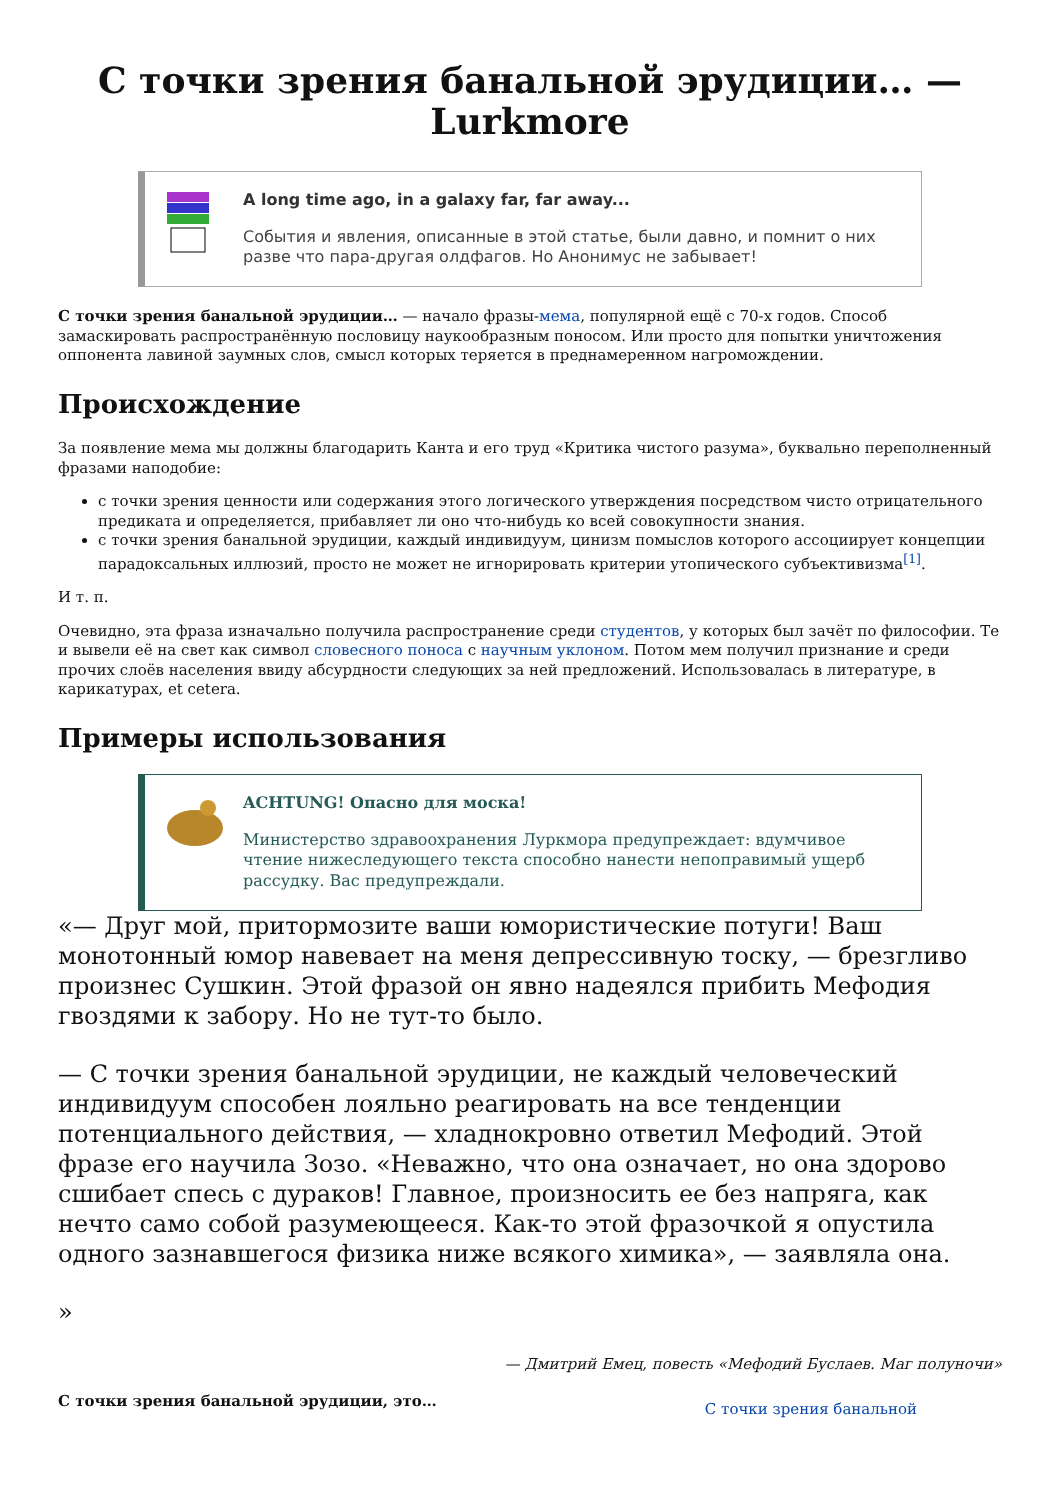С точки зрения банальной эрудиции… — Lurkmore
A long time ago, in a galaxy far, far away...
События и явления, описанные в этой статье, были давно, и помнит о них разве что пара-другая олдфагов. Но Анонимус не забывает!
С точки зрения банальной эрудиции… — начало фразы-мема, популярной ещё с 70-х годов. Способ замаскировать распространённую пословицу наукообразным поносом. Или просто для попытки уничтожения оппонента лавиной заумных слов, смысл которых теряется в преднамеренном нагромождении.
Происхождение
За появление мема мы должны благодарить Канта и его труд «Критика чистого разума», буквально переполненный фразами наподобие:
с точки зрения ценности или содержания этого логического утверждения посредством чисто отрицательного предиката и определяется, прибавляет ли оно что-нибудь ко всей совокупности знания.
с точки зрения банальной эрудиции, каждый индивидуум, цинизм помыслов которого ассоциирует концепции парадоксальных иллюзий, просто не может не игнорировать критерии утопического субъективизма<sup>[1]</sup>.
И т. п.
Очевидно, эта фраза изначально получила распространение среди студентов, у которых был зачёт по философии. Те и вывели её на свет как символ словесного поноса с научным уклоном. Потом мем получил признание и среди прочих слоёв населения ввиду абсурдности следующих за ней предложений. Использовалась в литературе, в карикатурах, et cetera.
Примеры использования
ACHTUNG! Опасно для моска!
Министерство здравоохранения Луркмора предупреждает: вдумчивое чтение нижеследующего текста способно нанести непоправимый ущерб рассудку. Вас предупреждали.
«— Друг мой, притормозите ваши юмористические потуги! Ваш монотонный юмор навевает на меня депрессивную тоску, — брезгливо произнес Сушкин. Этой фразой он явно надеялся прибить Мефодия гвоздями к забору. Но не тут-то было.
— С точки зрения банальной эрудиции, не каждый человеческий индивидуум способен лояльно реагировать на все тенденции потенциального действия, — хладнокровно ответил Мефодий. Этой фразе его научила Зозо. «Неважно, что она означает, но она здорово сшибает спесь с дураков! Главное, произносить ее без напряга, как нечто само собой разумеющееся. Как-то этой фразочкой я опустила одного зазнавшегося физика ниже всякого химика», — заявляла она.
»
— Дмитрий Емец, повесть «Мефодий Буслаев. Маг полуночи»
С точки зрения банальной эрудиции, это… С точки зрения банальной